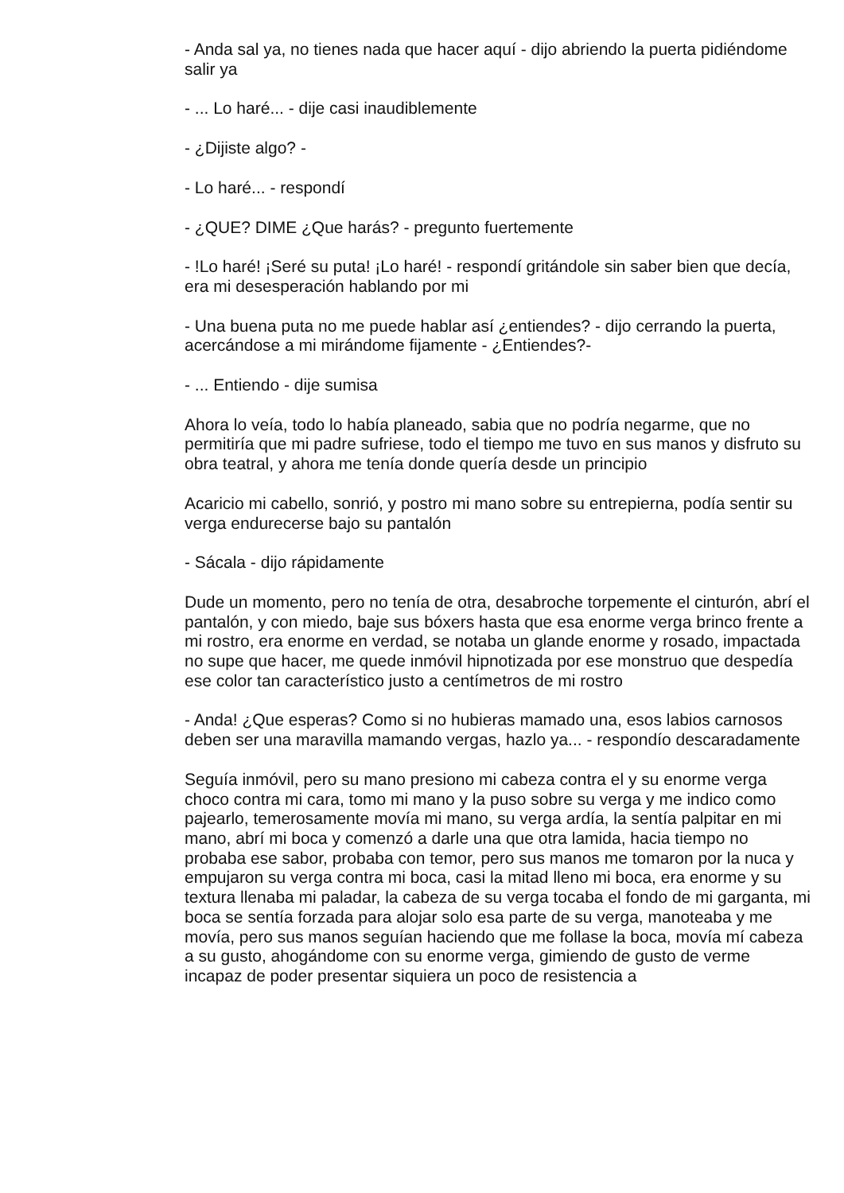- Anda sal ya, no tienes nada que hacer aquí - dijo abriendo la puerta pidiéndome salir ya
- ... Lo haré... - dije casi inaudiblemente
- ¿Dijiste algo? -
- Lo haré... - respondí
- ¿QUE? DIME ¿Que harás? - pregunto fuertemente
- !Lo haré! ¡Seré su puta! ¡Lo haré! - respondí gritándole sin saber bien que decía, era mi desesperación hablando por mi
- Una buena puta no me puede hablar así ¿entiendes? - dijo cerrando la puerta, acercándose a mi mirándome fijamente - ¿Entiendes?-
- ... Entiendo - dije sumisa
Ahora lo veía, todo lo había planeado, sabia que no podría negarme, que no permitiría que mi padre sufriese, todo el tiempo me tuvo en sus manos y disfruto su obra teatral, y ahora me tenía donde quería desde un principio
Acaricio mi cabello, sonrió, y postro mi mano sobre su entrepierna, podía sentir su verga endurecerse bajo su pantalón
- Sácala - dijo rápidamente
Dude un momento, pero no tenía de otra, desabroche torpemente el cinturón, abrí el pantalón, y con miedo, baje sus bóxers hasta que esa enorme verga brinco frente a mi rostro, era enorme en verdad, se notaba un glande enorme y rosado, impactada no supe que hacer, me quede inmóvil hipnotizada por ese monstruo que despedía ese color tan característico justo a centímetros de mi rostro
- Anda! ¿Que esperas? Como si no hubieras mamado una, esos labios carnosos deben ser una maravilla mamando vergas, hazlo ya... - respondío descaradamente
Seguía inmóvil, pero su mano presiono mi cabeza contra el y su enorme verga choco contra mi cara, tomo mi mano y la puso sobre su verga y me indico como pajearlo, temerosamente movía mi mano, su verga ardía, la sentía palpitar en mi mano, abrí mi boca y comenzó a darle una que otra lamida, hacia tiempo no probaba ese sabor, probaba con temor, pero sus manos me tomaron por la nuca y empujaron su verga contra mi boca, casi la mitad lleno mi boca, era enorme y su textura llenaba mi paladar, la cabeza de su verga tocaba el fondo de mi garganta, mi boca se sentía forzada para alojar solo esa parte de su verga, manoteaba y me movía, pero sus manos seguían haciendo que me follase la boca, movía mí cabeza a su gusto, ahogándome con su enorme verga, gimiendo de gusto de verme incapaz de poder presentar siquiera un poco de resistencia a